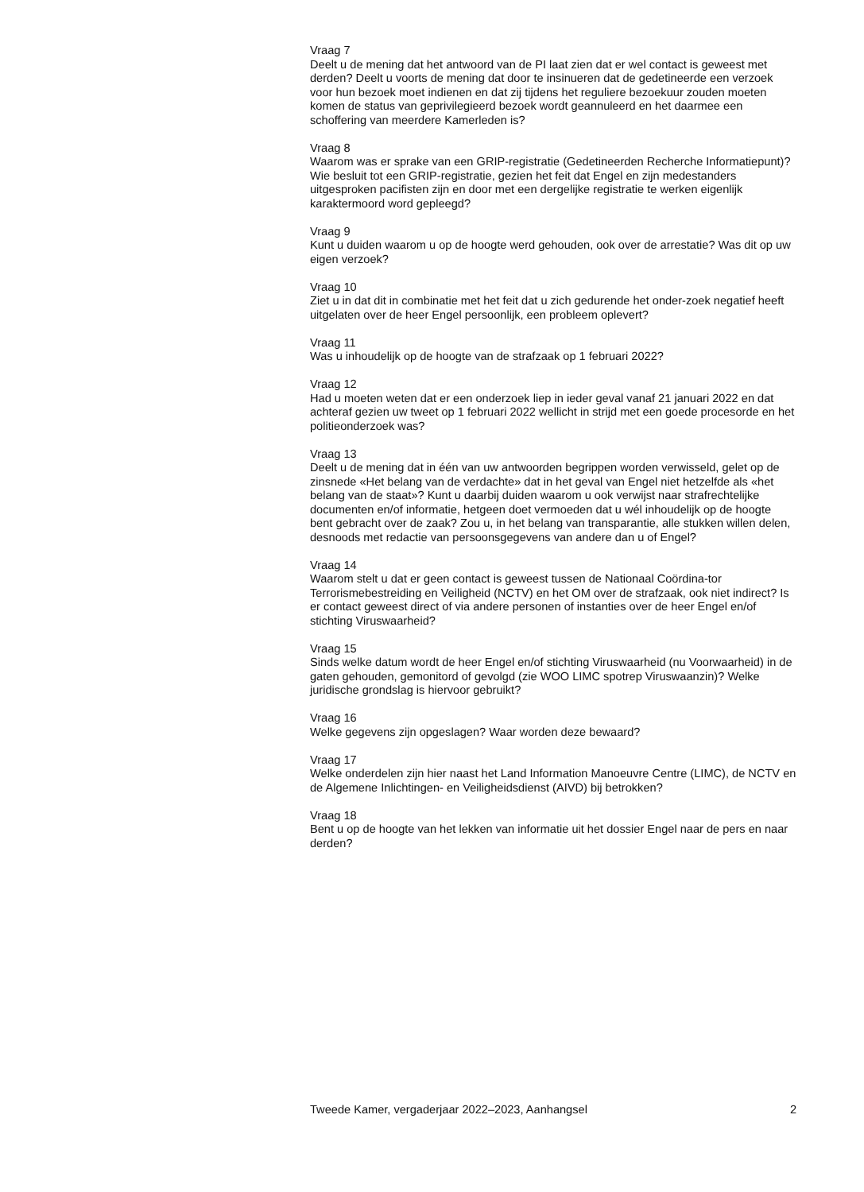Vraag 7
Deelt u de mening dat het antwoord van de PI laat zien dat er wel contact is geweest met derden? Deelt u voorts de mening dat door te insinueren dat de gedetineerde een verzoek voor hun bezoek moet indienen en dat zij tijdens het reguliere bezoekuur zouden moeten komen de status van geprivilegieerd bezoek wordt geannuleerd en het daarmee een schoffering van meerdere Kamerleden is?
Vraag 8
Waarom was er sprake van een GRIP-registratie (Gedetineerden Recherche Informatiepunt)? Wie besluit tot een GRIP-registratie, gezien het feit dat Engel en zijn medestanders uitgesproken pacifisten zijn en door met een dergelijke registratie te werken eigenlijk karaktermoord word gepleegd?
Vraag 9
Kunt u duiden waarom u op de hoogte werd gehouden, ook over de arrestatie? Was dit op uw eigen verzoek?
Vraag 10
Ziet u in dat dit in combinatie met het feit dat u zich gedurende het onder-zoek negatief heeft uitgelaten over de heer Engel persoonlijk, een probleem oplevert?
Vraag 11
Was u inhoudelijk op de hoogte van de strafzaak op 1 februari 2022?
Vraag 12
Had u moeten weten dat er een onderzoek liep in ieder geval vanaf 21 januari 2022 en dat achteraf gezien uw tweet op 1 februari 2022 wellicht in strijd met een goede procesorde en het politieonderzoek was?
Vraag 13
Deelt u de mening dat in één van uw antwoorden begrippen worden verwisseld, gelet op de zinsnede «Het belang van de verdachte» dat in het geval van Engel niet hetzelfde als «het belang van de staat»? Kunt u daarbij duiden waarom u ook verwijst naar strafrechtelijke documenten en/of informatie, hetgeen doet vermoeden dat u wél inhoudelijk op de hoogte bent gebracht over de zaak? Zou u, in het belang van transparantie, alle stukken willen delen, desnoods met redactie van persoonsgegevens van andere dan u of Engel?
Vraag 14
Waarom stelt u dat er geen contact is geweest tussen de Nationaal Coördina-tor Terrorismebestreiding en Veiligheid (NCTV) en het OM over de strafzaak, ook niet indirect? Is er contact geweest direct of via andere personen of instanties over de heer Engel en/of stichting Viruswaarheid?
Vraag 15
Sinds welke datum wordt de heer Engel en/of stichting Viruswaarheid (nu Voorwaarheid) in de gaten gehouden, gemonitord of gevolgd (zie WOO LIMC spotrep Viruswaanzin)? Welke juridische grondslag is hiervoor gebruikt?
Vraag 16
Welke gegevens zijn opgeslagen? Waar worden deze bewaard?
Vraag 17
Welke onderdelen zijn hier naast het Land Information Manoeuvre Centre (LIMC), de NCTV en de Algemene Inlichtingen- en Veiligheidsdienst (AIVD) bij betrokken?
Vraag 18
Bent u op de hoogte van het lekken van informatie uit het dossier Engel naar de pers en naar derden?
Tweede Kamer, vergaderjaar 2022–2023, Aanhangsel 2